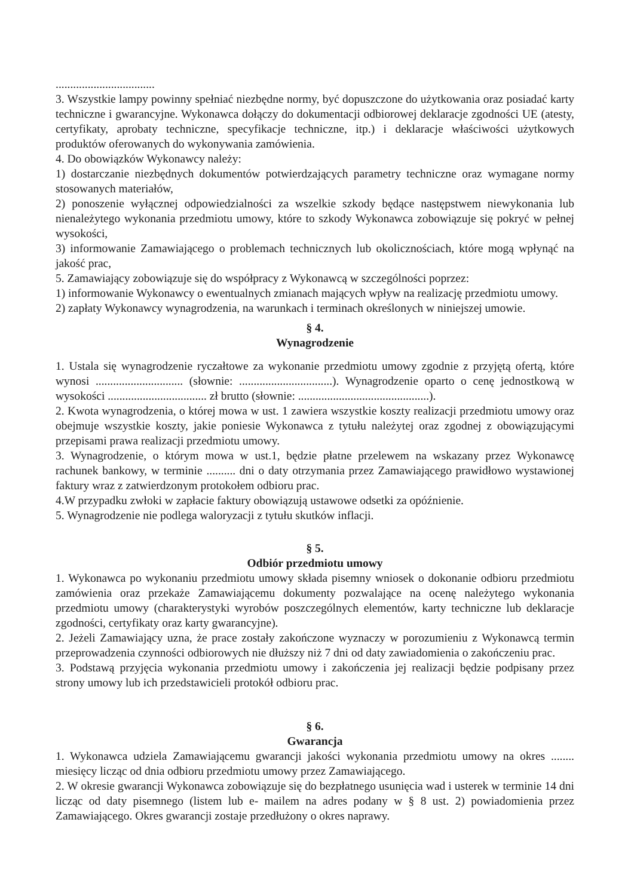..................................
3. Wszystkie lampy powinny spełniać niezbędne normy, być dopuszczone do użytkowania oraz posiadać karty techniczne i gwarancyjne. Wykonawca dołączy do dokumentacji odbiorowej deklaracje zgodności UE (atesty, certyfikaty, aprobaty techniczne, specyfikacje techniczne, itp.) i deklaracje właściwości użytkowych produktów oferowanych do wykonywania zamówienia.
4. Do obowiązków Wykonawcy należy:
1) dostarczanie niezbędnych dokumentów potwierdzających parametry techniczne oraz wymagane normy stosowanych materiałów,
2) ponoszenie wyłącznej odpowiedzialności za wszelkie szkody będące następstwem niewykonania lub nienależytego wykonania przedmiotu umowy, które to szkody Wykonawca zobowiązuje się pokryć w pełnej wysokości,
3) informowanie Zamawiającego o problemach technicznych lub okolicznościach, które mogą wpłynąć na jakość prac,
5. Zamawiający zobowiązuje się do współpracy z Wykonawcą w szczególności poprzez:
1) informowanie Wykonawcy o ewentualnych zmianach mających wpływ na realizację przedmiotu umowy.
2) zapłaty Wykonawcy wynagrodzenia, na warunkach i terminach określonych w niniejszej umowie.
§ 4.
Wynagrodzenie
1. Ustala się wynagrodzenie ryczałtowe za wykonanie przedmiotu umowy zgodnie z przyjętą ofertą, które wynosi .............................. (słownie: ................................). Wynagrodzenie oparto o cenę jednostkową w wysokości .................................. zł brutto (słownie: .............................................).
2. Kwota wynagrodzenia, o której mowa w ust. 1 zawiera wszystkie koszty realizacji przedmiotu umowy oraz obejmuje wszystkie koszty, jakie poniesie Wykonawca z tytułu należytej oraz zgodnej z obowiązującymi przepisami prawa realizacji przedmiotu umowy.
3. Wynagrodzenie, o którym mowa w ust.1, będzie płatne przelewem na wskazany przez Wykonawcę rachunek bankowy, w terminie .......... dni o daty otrzymania przez Zamawiającego prawidłowo wystawionej faktury wraz z zatwierdzonym protokołem odbioru prac.
4.W przypadku zwłoki w zapłacie faktury obowiązują ustawowe odsetki za opóźnienie.
5. Wynagrodzenie nie podlega waloryzacji z tytułu skutków inflacji.
§ 5.
Odbiór przedmiotu umowy
1. Wykonawca po wykonaniu przedmiotu umowy składa pisemny wniosek o dokonanie odbioru przedmiotu zamówienia oraz przekaże Zamawiającemu dokumenty pozwalające na ocenę należytego wykonania przedmiotu umowy (charakterystyki wyrobów poszczególnych elementów, karty techniczne lub deklaracje zgodności, certyfikaty oraz karty gwarancyjne).
2. Jeżeli Zamawiający uzna, że prace zostały zakończone wyznaczy w porozumieniu z Wykonawcą termin przeprowadzenia czynności odbiorowych nie dłuższy niż 7 dni od daty zawiadomienia o zakończeniu prac.
3. Podstawą przyjęcia wykonania przedmiotu umowy i zakończenia jej realizacji będzie podpisany przez strony umowy lub ich przedstawicieli protokół odbioru prac.
§ 6.
Gwarancja
1. Wykonawca udziela Zamawiającemu gwarancji jakości wykonania przedmiotu umowy na okres ........ miesięcy licząc od dnia odbioru przedmiotu umowy przez Zamawiającego.
2. W okresie gwarancji Wykonawca zobowiązuje się do bezpłatnego usunięcia wad i usterek w terminie 14 dni licząc od daty pisemnego (listem lub e- mailem na adres podany w § 8 ust. 2) powiadomienia przez Zamawiającego. Okres gwarancji zostaje przedłużony o okres naprawy.